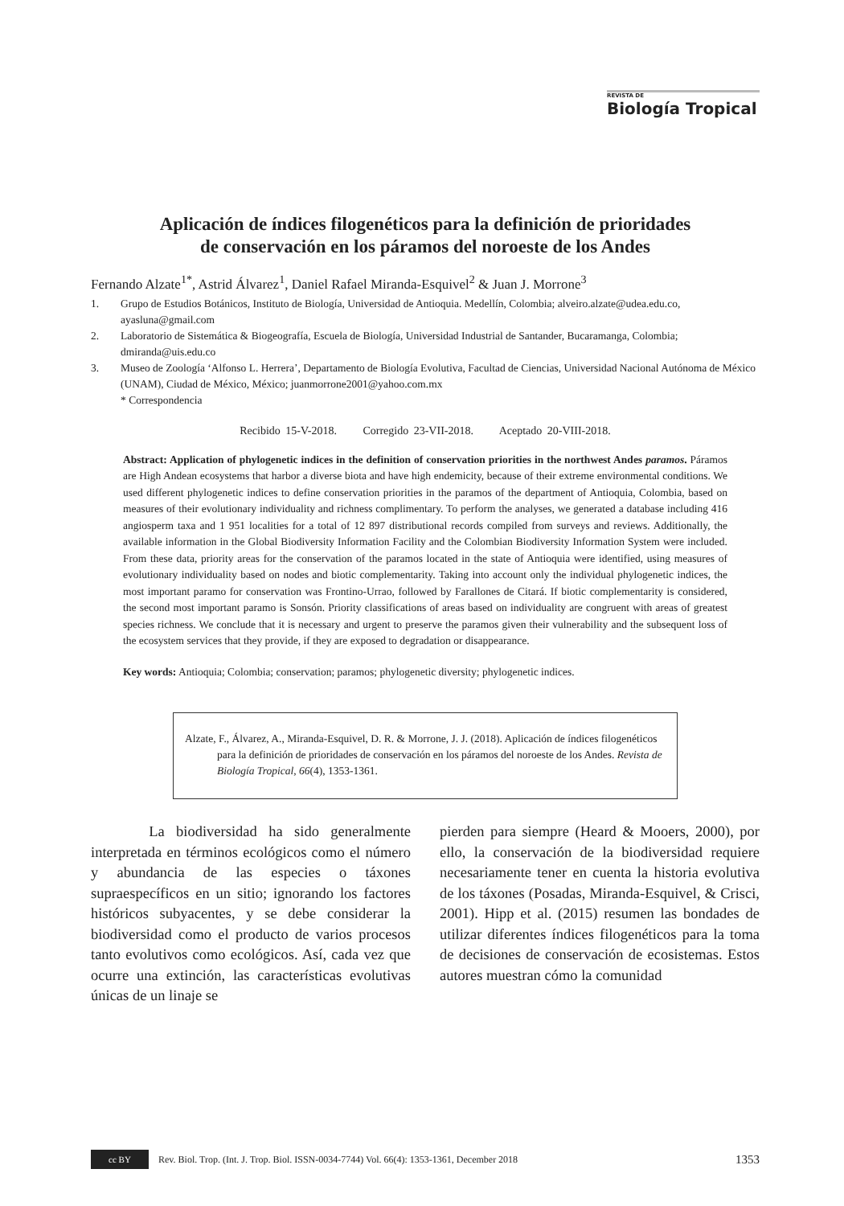REVISTA DE
Biología Tropical
Aplicación de índices filogenéticos para la definición de prioridades
de conservación en los páramos del noroeste de los Andes
Fernando Alzate<sup>1*</sup>, Astrid Álvarez<sup>1</sup>, Daniel Rafael Miranda-Esquivel<sup>2</sup> & Juan J. Morrone<sup>3</sup>
1. Grupo de Estudios Botánicos, Instituto de Biología, Universidad de Antioquia. Medellín, Colombia; alveiro.alzate@udea.edu.co, ayasluna@gmail.com
2. Laboratorio de Sistemática & Biogeografía, Escuela de Biología, Universidad Industrial de Santander, Bucaramanga, Colombia; dmiranda@uis.edu.co
3. Museo de Zoología ‘Alfonso L. Herrera’, Departamento de Biología Evolutiva, Facultad de Ciencias, Universidad Nacional Autónoma de México (UNAM), Ciudad de México, México; juanmorrone2001@yahoo.com.mx
* Correspondencia
Recibido 15-V-2018. Corregido 23-VII-2018. Aceptado 20-VIII-2018.
Abstract: Application of phylogenetic indices in the definition of conservation priorities in the northwest Andes paramos. Páramos are High Andean ecosystems that harbor a diverse biota and have high endemicity, because of their extreme environmental conditions. We used different phylogenetic indices to define conservation priorities in the paramos of the department of Antioquia, Colombia, based on measures of their evolutionary individuality and richness complimentary. To perform the analyses, we generated a database including 416 angiosperm taxa and 1 951 localities for a total of 12 897 distributional records compiled from surveys and reviews. Additionally, the available information in the Global Biodiversity Information Facility and the Colombian Biodiversity Information System were included. From these data, priority areas for the conservation of the paramos located in the state of Antioquia were identified, using measures of evolutionary individuality based on nodes and biotic complementarity. Taking into account only the individual phylogenetic indices, the most important paramo for conservation was Frontino-Urrao, followed by Farallones de Citará. If biotic complementarity is considered, the second most important paramo is Sonsón. Priority classifications of areas based on individuality are congruent with areas of greatest species richness. We conclude that it is necessary and urgent to preserve the paramos given their vulnerability and the subsequent loss of the ecosystem services that they provide, if they are exposed to degradation or disappearance.
Key words: Antioquia; Colombia; conservation; paramos; phylogenetic diversity; phylogenetic indices.
Alzate, F., Álvarez, A., Miranda-Esquivel, D. R. & Morrone, J. J. (2018). Aplicación de índices filogenéticos para la definición de prioridades de conservación en los páramos del noroeste de los Andes. Revista de Biología Tropical, 66(4), 1353-1361.
La biodiversidad ha sido generalmente interpretada en términos ecológicos como el número y abundancia de las especies o táxones supraespecíficos en un sitio; ignorando los factores históricos subyacentes, y se debe considerar la biodiversidad como el producto de varios procesos tanto evolutivos como ecológicos. Así, cada vez que ocurre una extinción, las características evolutivas únicas de un linaje se
pierden para siempre (Heard & Mooers, 2000), por ello, la conservación de la biodiversidad requiere necesariamente tener en cuenta la historia evolutiva de los táxones (Posadas, Miranda-Esquivel, & Crisci, 2001). Hipp et al. (2015) resumen las bondades de utilizar diferentes índices filogenéticos para la toma de decisiones de conservación de ecosistemas. Estos autores muestran cómo la comunidad
cc BY
Rev. Biol. Trop. (Int. J. Trop. Biol. ISSN-0034-7744) Vol. 66(4): 1353-1361, December 2018 1353